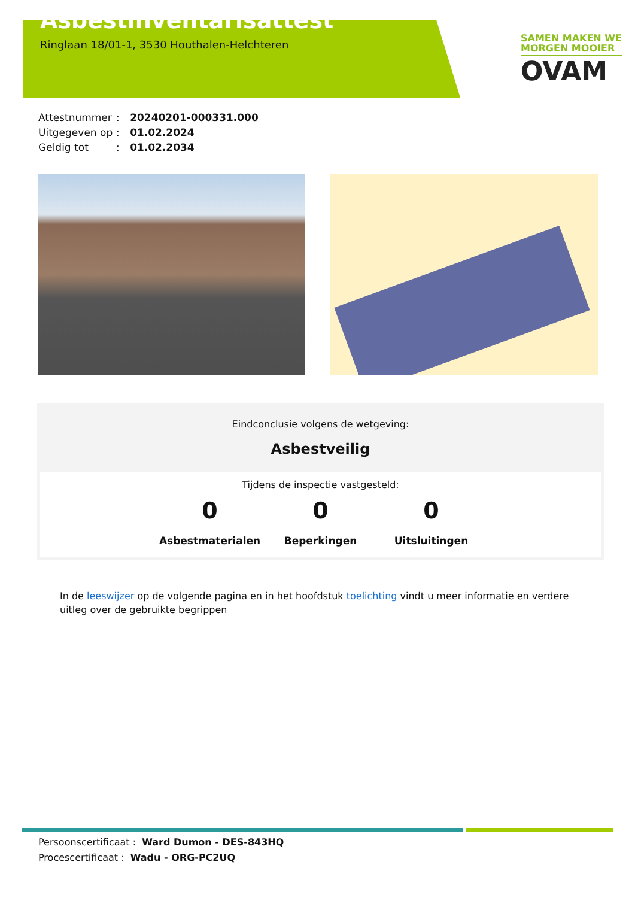Asbestinventarisattest
Ringlaan 18/01-1, 3530 Houthalen-Helchteren
SAMEN MAKEN WE
MORGEN MOOIER
OVAM
Attestnummer: 20240201-000331.000
Uitgegeven op: 01.02.2024
Geldig tot: 01.02.2034
Eindconclusie volgens de wetgeving:
Asbestveilig
Tijdens de inspectie vastgesteld:
0
Asbestmaterialen
0
Beperkingen
0
Uitsluitingen
In de leeswijzer op de volgende pagina en in het hoofdstuk toelichting vindt u meer informatie en verdere uitleg over de gebruikte begrippen
Persoonscertificaat : Ward Dumon - DES-843HQ
Procescertificaat : Wadu - ORG-PC2UQ